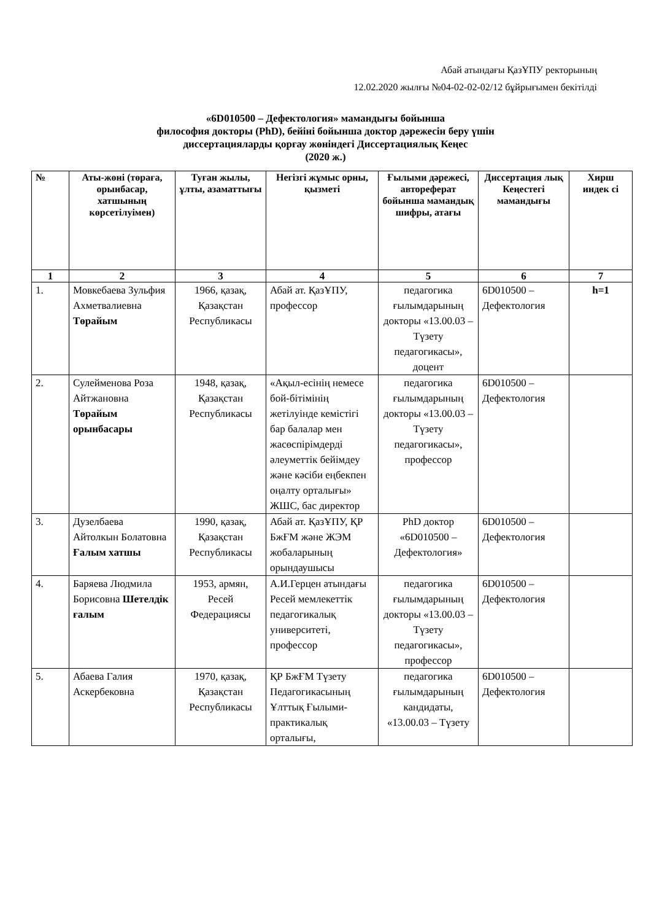Абай атындағы ҚазҰПУ ректорының
12.02.2020 жылғы №04-02-02-02/12 бұйрығымен бекітілді
«6D010500 – Дефектология» мамандығы бойынша
философия докторы (PhD), бейіні бойынша доктор дәрежесін беру үшін
диссертацияларды қорғау жөніндегі Диссертациялық Кеңес
(2020 ж.)
| № | Аты-жөні (төраға, орынбасар, хатшының көрсетілуімен) | Туған жылы, ұлты, азаматтығы | Негізгі жұмыс орны, қызметі | Ғылыми дәрежесі, автореферат бойынша мамандық шифры, атағы | Диссертация лық Кеңестегі мамандығы | Хирш индек сі |
| --- | --- | --- | --- | --- | --- | --- |
| 1 | 2 | 3 | 4 | 5 | 6 | 7 |
| 1. | Мовкебаева Зульфия Ахметвалиевна Төрайым | 1966, қазақ, Қазақстан Республикасы | Абай ат. ҚазҰПУ, профессор | педагогика ғылымдарының докторы «13.00.03 – Түзету педагогикасы», доцент | 6D010500 – Дефектология | h=1 |
| 2. | Сулейменова Роза Айтжановна Төрайым орынбасары | 1948, қазақ, Қазақстан Республикасы | «Ақыл-есінің немесе бой-бітімінің жетілуінде кемістігі бар балалар мен жасөспірімдерді әлеуметтік бейімдеу және кәсіби еңбекпен оңалту орталығы» ЖШС, бас директор | педагогика ғылымдарының докторы «13.00.03 – Түзету педагогикасы», профессор | 6D010500 – Дефектология | |
| 3. | Дузелбаева Айтолкын Болатовна Ғалым хатшы | 1990, қазақ, Қазақстан Республикасы | Абай ат. ҚазҰПУ, ҚР БжҒМ және ЖЭМ жобаларының орындаушысы | PhD доктор «6D010500 – Дефектология» | 6D010500 – Дефектология | |
| 4. | Баряева Людмила Борисовна Шетелдік ғалым | 1953, армян, Ресей Федерациясы | А.И.Герцен атындағы Ресей мемлекеттік педагогикалық университеті, профессор | педагогика ғылымдарының докторы «13.00.03 – Түзету педагогикасы», профессор | 6D010500 – Дефектология | |
| 5. | Абаева Галия Аскербековна | 1970, қазақ, Қазақстан Республикасы | ҚР БжҒМ Түзету Педагогикасының Ұлттық Ғылыми-практикалық орталығы, | педагогика ғылымдарының кандидаты, «13.00.03 – Түзету | 6D010500 – Дефектология | |